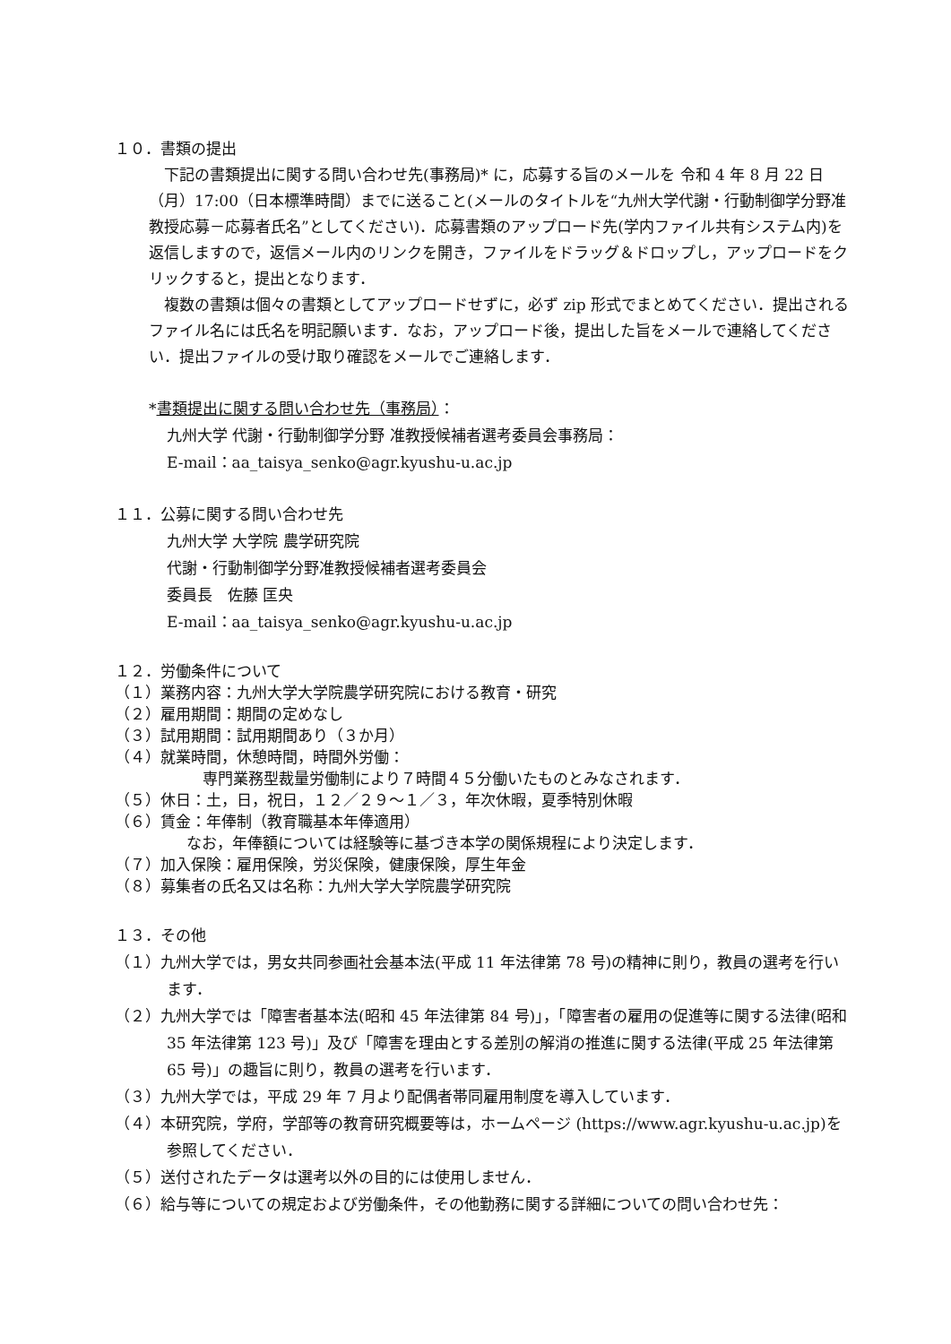１０．書類の提出
　下記の書類提出に関する問い合わせ先(事務局)* に，応募する旨のメールを 令和 4 年 8 月 22 日（月）17:00（日本標準時間）までに送ること(メールのタイトルを“九州大学代謝・行動制御学分野准教授応募－応募者氏名”としてください)．応募書類のアップロード先(学内ファイル共有システム内)を返信しますので，返信メール内のリンクを開き，ファイルをドラッグ＆ドロップし，アップロードをクリックすると，提出となります．
　複数の書類は個々の書類としてアップロードせずに，必ず zip 形式でまとめてください．提出されるファイル名には氏名を明記願います．なお，アップロード後，提出した旨をメールで連絡してください．提出ファイルの受け取り確認をメールでご連絡します．
*書類提出に関する問い合わせ先（事務局）：
九州大学 代謝・行動制御学分野 准教授候補者選考委員会事務局：
E-mail：aa_taisya_senko@agr.kyushu-u.ac.jp
１１．公募に関する問い合わせ先
九州大学 大学院 農学研究院
代謝・行動制御学分野准教授候補者選考委員会
委員長　佐藤 匡央
E-mail：aa_taisya_senko@agr.kyushu-u.ac.jp
１２．労働条件について
（１）業務内容：九州大学大学院農学研究院における教育・研究
（２）雇用期間：期間の定めなし
（３）試用期間：試用期間あり（３か月）
（４）就業時間，休憩時間，時間外労働：
専門業務型裁量労働制により７時間４５分働いたものとみなされます．
（５）休日：土，日，祝日，１２／２９～１／３，年次休暇，夏季特別休暇
（６）賃金：年俸制（教育職基本年俸適用）
なお，年俸額については経験等に基づき本学の関係規程により決定します．
（７）加入保険：雇用保険，労災保険，健康保険，厚生年金
（８）募集者の氏名又は名称：九州大学大学院農学研究院
１３．その他
（１）九州大学では，男女共同参画社会基本法(平成 11 年法律第 78 号)の精神に則り，教員の選考を行います．
（２）九州大学では「障害者基本法(昭和 45 年法律第 84 号)」，「障害者の雇用の促進等に関する法律(昭和 35 年法律第 123 号)」及び「障害を理由とする差別の解消の推進に関する法律(平成 25 年法律第 65 号)」の趣旨に則り，教員の選考を行います．
（３）九州大学では，平成 29 年 7 月より配偶者帯同雇用制度を導入しています．
（４）本研究院，学府，学部等の教育研究概要等は，ホームページ (https://www.agr.kyushu-u.ac.jp)を参照してください．
（５）送付されたデータは選考以外の目的には使用しません．
（６）給与等についての規定および労働条件，その他勤務に関する詳細についての問い合わせ先：